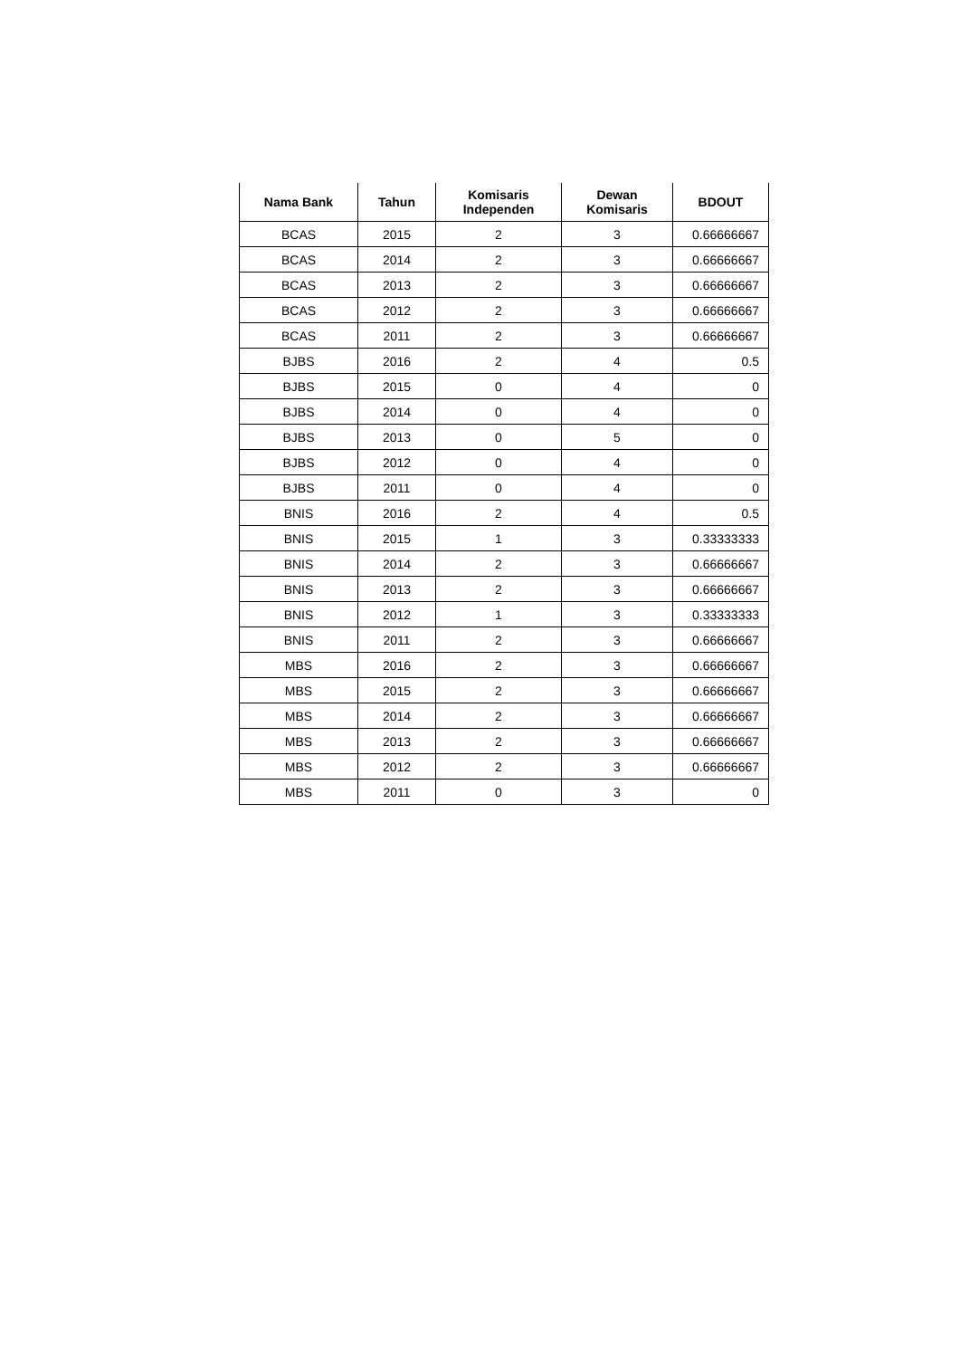| Nama Bank | Tahun | Komisaris Independen | Dewan Komisaris | BDOUT |
| --- | --- | --- | --- | --- |
| BCAS | 2015 | 2 | 3 | 0.66666667 |
| BCAS | 2014 | 2 | 3 | 0.66666667 |
| BCAS | 2013 | 2 | 3 | 0.66666667 |
| BCAS | 2012 | 2 | 3 | 0.66666667 |
| BCAS | 2011 | 2 | 3 | 0.66666667 |
| BJBS | 2016 | 2 | 4 | 0.5 |
| BJBS | 2015 | 0 | 4 | 0 |
| BJBS | 2014 | 0 | 4 | 0 |
| BJBS | 2013 | 0 | 5 | 0 |
| BJBS | 2012 | 0 | 4 | 0 |
| BJBS | 2011 | 0 | 4 | 0 |
| BNIS | 2016 | 2 | 4 | 0.5 |
| BNIS | 2015 | 1 | 3 | 0.33333333 |
| BNIS | 2014 | 2 | 3 | 0.66666667 |
| BNIS | 2013 | 2 | 3 | 0.66666667 |
| BNIS | 2012 | 1 | 3 | 0.33333333 |
| BNIS | 2011 | 2 | 3 | 0.66666667 |
| MBS | 2016 | 2 | 3 | 0.66666667 |
| MBS | 2015 | 2 | 3 | 0.66666667 |
| MBS | 2014 | 2 | 3 | 0.66666667 |
| MBS | 2013 | 2 | 3 | 0.66666667 |
| MBS | 2012 | 2 | 3 | 0.66666667 |
| MBS | 2011 | 0 | 3 | 0 |